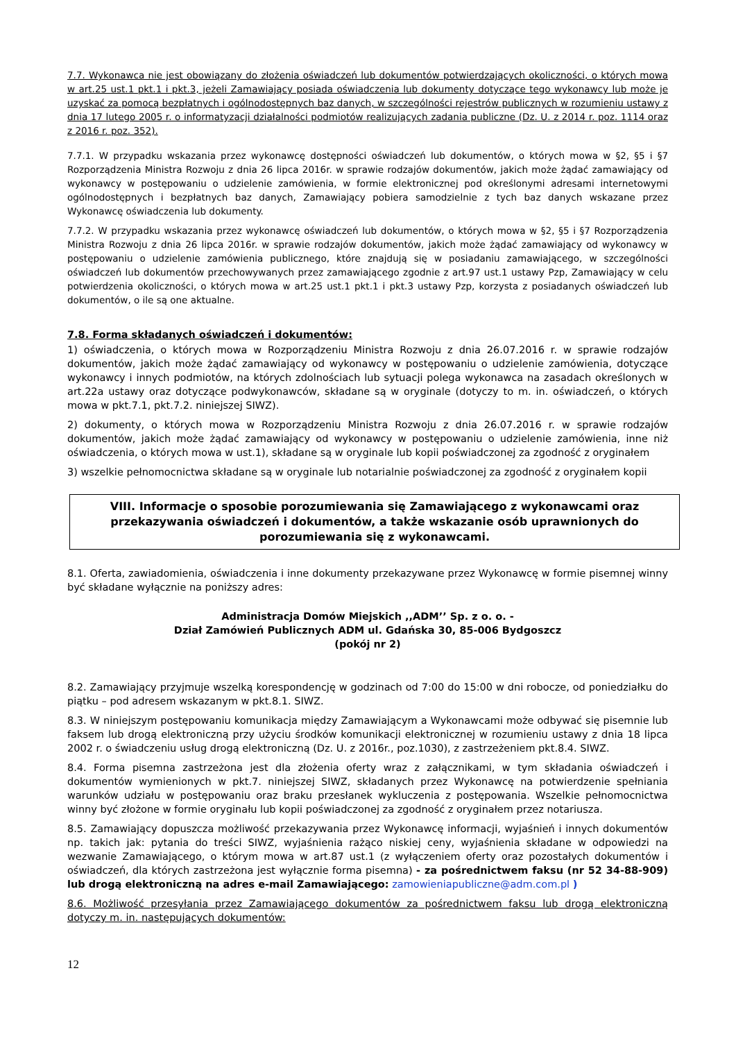7.7. Wykonawca nie jest obowiązany do złożenia oświadczeń lub dokumentów potwierdzających okoliczności, o których mowa w art.25 ust.1 pkt.1 i pkt.3, jeżeli Zamawiający posiada oświadczenia lub dokumenty dotyczące tego wykonawcy lub może je uzyskać za pomocą bezpłatnych i ogólnodostępnych baz danych, w szczególności rejestrów publicznych w rozumieniu ustawy z dnia 17 lutego 2005 r. o informatyzacji działalności podmiotów realizujących zadania publiczne (Dz. U. z 2014 r. poz. 1114 oraz z 2016 r. poz. 352).
7.7.1. W przypadku wskazania przez wykonawcę dostępności oświadczeń lub dokumentów, o których mowa w §2, §5 i §7 Rozporządzenia Ministra Rozwoju z dnia 26 lipca 2016r. w sprawie rodzajów dokumentów, jakich może żądać zamawiający od wykonawcy w postępowaniu o udzielenie zamówienia, w formie elektronicznej pod określonymi adresami internetowymi ogólnodostępnych i bezpłatnych baz danych, Zamawiający pobiera samodzielnie z tych baz danych wskazane przez Wykonawcę oświadczenia lub dokumenty.
7.7.2. W przypadku wskazania przez wykonawcę oświadczeń lub dokumentów, o których mowa w §2, §5 i §7 Rozporządzenia Ministra Rozwoju z dnia 26 lipca 2016r. w sprawie rodzajów dokumentów, jakich może żądać zamawiający od wykonawcy w postępowaniu o udzielenie zamówienia publicznego, które znajdują się w posiadaniu zamawiającego, w szczególności oświadczeń lub dokumentów przechowywanych przez zamawiającego zgodnie z art.97 ust.1 ustawy Pzp, Zamawiający w celu potwierdzenia okoliczności, o których mowa w art.25 ust.1 pkt.1 i pkt.3 ustawy Pzp, korzysta z posiadanych oświadczeń lub dokumentów, o ile są one aktualne.
7.8. Forma składanych oświadczeń i dokumentów:
1) oświadczenia, o których mowa w Rozporządzeniu Ministra Rozwoju z dnia 26.07.2016 r. w sprawie rodzajów dokumentów, jakich może żądać zamawiający od wykonawcy w postępowaniu o udzielenie zamówienia, dotyczące wykonawcy i innych podmiotów, na których zdolnościach lub sytuacji polega wykonawca na zasadach określonych w art.22a ustawy oraz dotyczące podwykonawców, składane są w oryginale (dotyczy to m. in. oświadczeń, o których mowa w pkt.7.1, pkt.7.2. niniejszej SIWZ).
2) dokumenty, o których mowa w Rozporządzeniu Ministra Rozwoju z dnia 26.07.2016 r. w sprawie rodzajów dokumentów, jakich może żądać zamawiający od wykonawcy w postępowaniu o udzielenie zamówienia, inne niż oświadczenia, o których mowa w ust.1), składane są w oryginale lub kopii poświadczonej za zgodność z oryginałem
3) wszelkie pełnomocnictwa składane są w oryginale lub notarialnie poświadczonej za zgodność z oryginałem kopii
VIII. Informacje o sposobie porozumiewania się Zamawiającego z wykonawcami oraz przekazywania oświadczeń i dokumentów, a także wskazanie osób uprawnionych do porozumiewania się z wykonawcami.
8.1. Oferta, zawiadomienia, oświadczenia i inne dokumenty przekazywane przez Wykonawcę w formie pisemnej winny być składane wyłącznie na poniższy adres:
Administracja Domów Miejskich ,,ADM’’ Sp. z o. o. -
Dział Zamówień Publicznych ADM ul. Gdańska 30, 85-006 Bydgoszcz
(pokój nr 2)
8.2. Zamawiający przyjmuje wszelką korespondencję w godzinach od 7:00 do 15:00 w dni robocze, od poniedziałku do piątku – pod adresem wskazanym w pkt.8.1. SIWZ.
8.3. W niniejszym postępowaniu komunikacja między Zamawiającym a Wykonawcami może odbywać się pisemnie lub faksem lub drogą elektroniczną przy użyciu środków komunikacji elektronicznej w rozumieniu ustawy z dnia 18 lipca 2002 r. o świadczeniu usług drogą elektroniczną (Dz. U. z 2016r., poz.1030), z zastrzeżeniem pkt.8.4. SIWZ.
8.4. Forma pisemna zastrzeżona jest dla złożenia oferty wraz z załącznikami, w tym składania oświadczeń i dokumentów wymienionych w pkt.7. niniejszej SIWZ, składanych przez Wykonawcę na potwierdzenie spełniania warunków udziału w postępowaniu oraz braku przesłanek wykluczenia z postępowania. Wszelkie pełnomocnictwa winny być złożone w formie oryginału lub kopii poświadczonej za zgodność z oryginałem przez notariusza.
8.5. Zamawiający dopuszcza możliwość przekazywania przez Wykonawcę informacji, wyjaśnień i innych dokumentów np. takich jak: pytania do treści SIWZ, wyjaśnienia rażąco niskiej ceny, wyjaśnienia składane w odpowiedzi na wezwanie Zamawiającego, o którym mowa w art.87 ust.1 (z wyłączeniem oferty oraz pozostałych dokumentów i oświadczeń, dla których zastrzeżona jest wyłącznie forma pisemna) - za pośrednictwem faksu (nr 52 34-88-909) lub drogą elektroniczną na adres e-mail Zamawiającego: zamowieniapubliczne@adm.com.pl )
8.6. Możliwość przesyłania przez Zamawiającego dokumentów za pośrednictwem faksu lub drogą elektroniczną dotyczy m. in. następujących dokumentów:
12